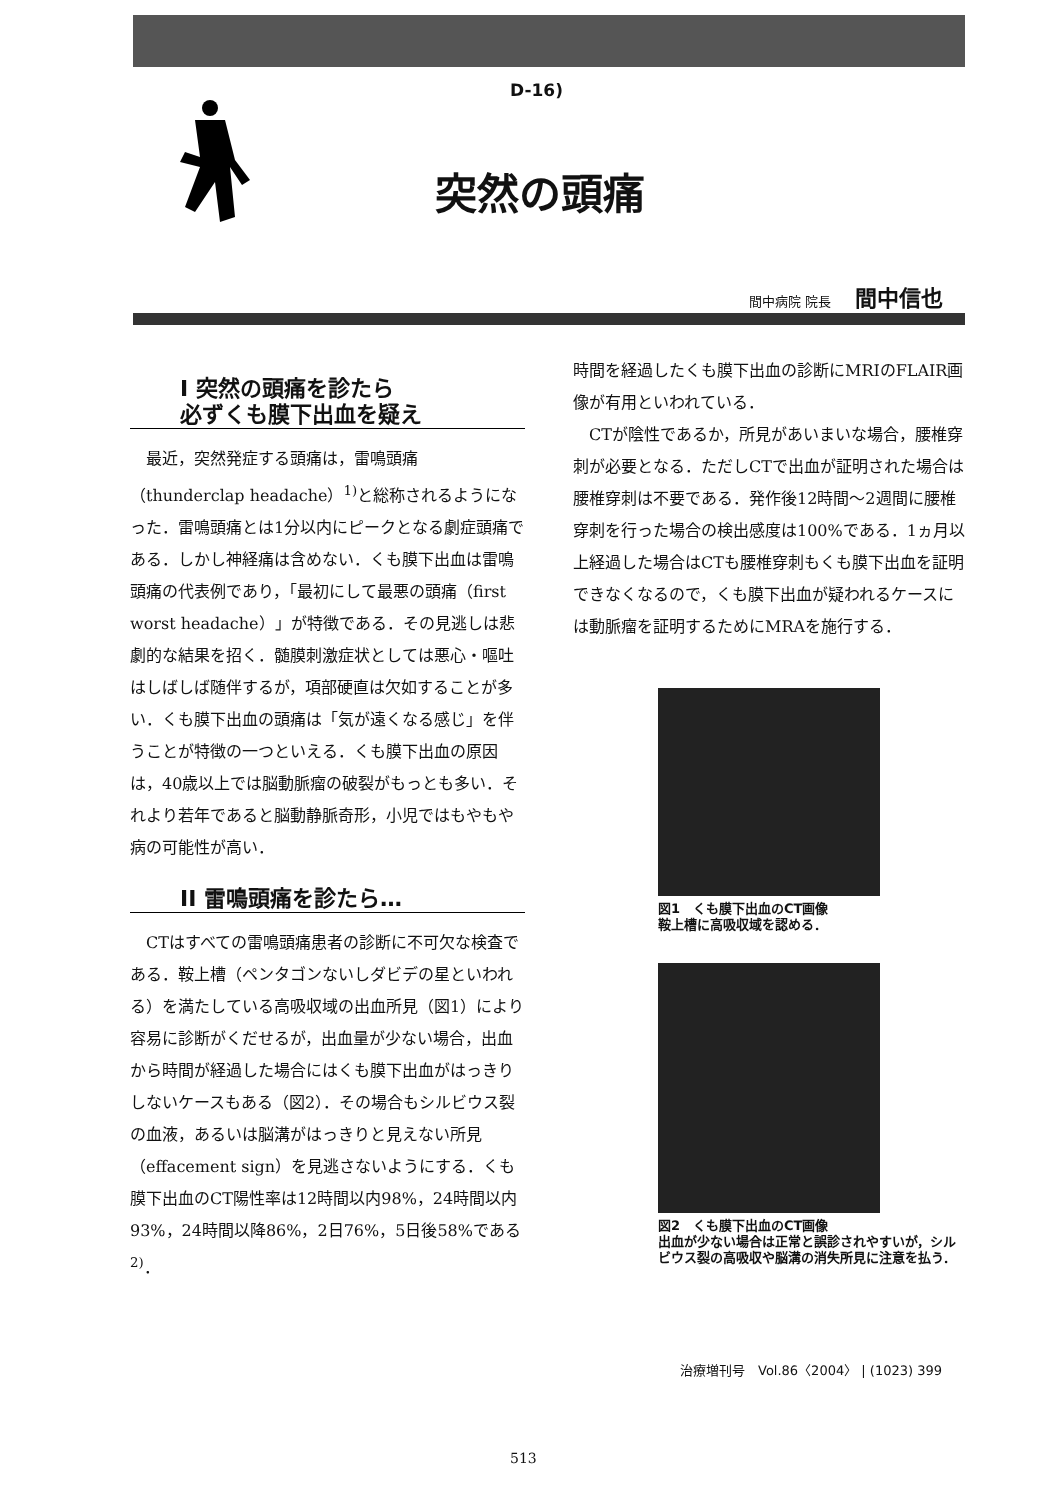D-16)
突然の頭痛
間中病院 院長 間中信也
I 突然の頭痛を診たら
必ずくも膜下出血を疑え
最近，突然発症する頭痛は，雷鳴頭痛（thunderclap headache）<sup>1)</sup>と総称されるようになった．雷鳴頭痛とは1分以内にピークとなる劇症頭痛である．しかし神経痛は含めない．くも膜下出血は雷鳴頭痛の代表例であり，「最初にして最悪の頭痛（first worst headache）」が特徴である．その見逃しは悲劇的な結果を招く．髄膜刺激症状としては悪心・嘔吐はしばしば随伴するが，項部硬直は欠如することが多い．くも膜下出血の頭痛は「気が遠くなる感じ」を伴うことが特徴の一つといえる．くも膜下出血の原因は，40歳以上では脳動脈瘤の破裂がもっとも多い．それより若年であると脳動静脈奇形，小児ではもやもや病の可能性が高い．
II 雷鳴頭痛を診たら…
CTはすべての雷鳴頭痛患者の診断に不可欠な検査である．鞍上槽（ペンタゴンないしダビデの星といわれる）を満たしている高吸収域の出血所見（図1）により容易に診断がくだせるが，出血量が少ない場合，出血から時間が経過した場合にはくも膜下出血がはっきりしないケースもある（図2）．その場合もシルビウス裂の血液，あるいは脳溝がはっきりと見えない所見（effacement sign）を見逃さないようにする．くも膜下出血のCT陽性率は12時間以内98%，24時間以内93%，24時間以降86%，2日76%，5日後58%である<sup>2)</sup>．
時間を経過したくも膜下出血の診断にMRIのFLAIR画像が有用といわれている．
CTが陰性であるか，所見があいまいな場合，腰椎穿刺が必要となる．ただしCTで出血が証明された場合は腰椎穿刺は不要である．発作後12時間～2週間に腰椎穿刺を行った場合の検出感度は100%である．1ヵ月以上経過した場合はCTも腰椎穿刺もくも膜下出血を証明できなくなるので，くも膜下出血が疑われるケースには動脈瘤を証明するためにMRAを施行する．
図1　くも膜下出血のCT画像
鞍上槽に高吸収域を認める．
図2　くも膜下出血のCT画像
出血が少ない場合は正常と誤診されやすいが，シルビウス裂の高吸収や脳溝の消失所見に注意を払う．
治療増刊号　Vol.86〈2004〉 | (1023) 399
513